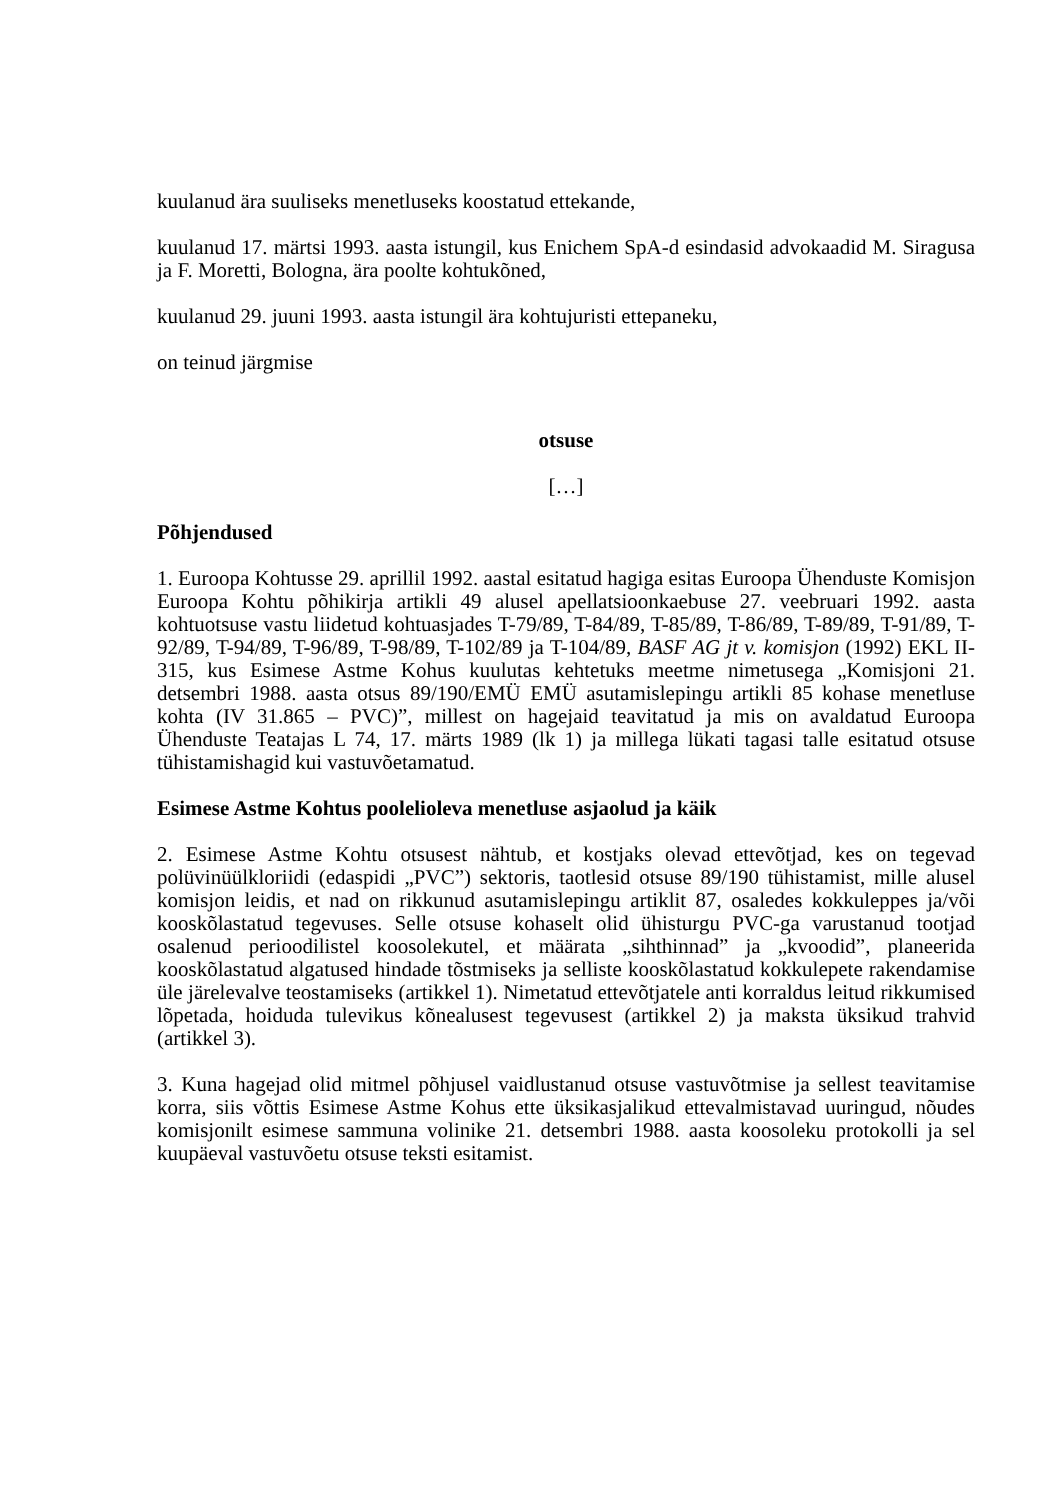kuulanud ära suuliseks menetluseks koostatud ettekande,
kuulanud 17. märtsi 1993. aasta istungil, kus Enichem SpA-d esindasid advokaadid M. Siragusa ja F. Moretti, Bologna, ära poolte kohtukõned,
kuulanud 29. juuni 1993. aasta istungil ära kohtujuristi ettepaneku,
on teinud järgmise
otsuse
[…]
Põhjendused
1. Euroopa Kohtusse 29. aprillil 1992. aastal esitatud hagiga esitas Euroopa Ühenduste Komisjon Euroopa Kohtu põhikirja artikli 49 alusel apellatsioonkaebuse 27. veebruari 1992. aasta kohtuotsuse vastu liidetud kohtuasjades T-79/89, T-84/89, T-85/89, T-86/89, T-89/89, T-91/89, T-92/89, T-94/89, T-96/89, T-98/89, T-102/89 ja T-104/89, BASF AG jt v. komisjon (1992) EKL II-315, kus Esimese Astme Kohus kuulutas kehtetuks meetme nimetusega „Komisjoni 21. detsembri 1988. aasta otsus 89/190/EMÜ EMÜ asutamislepingu artikli 85 kohase menetluse kohta (IV 31.865 – PVC)”, millest on hagejaid teavitatud ja mis on avaldatud Euroopa Ühenduste Teatajas L 74, 17. märts 1989 (lk 1) ja millega lükati tagasi talle esitatud otsuse tühistamishagid kui vastuvõetamatud.
Esimese Astme Kohtus poolelioleva menetluse asjaolud ja käik
2. Esimese Astme Kohtu otsusest nähtub, et kostjaks olevad ettevõtjad, kes on tegevad polüvinüülkloriidi (edaspidi „PVC”) sektoris, taotlesid otsuse 89/190 tühistamist, mille alusel komisjon leidis, et nad on rikkunud asutamislepingu artiklit 87, osaledes kokkuleppes ja/või kooskõlastatud tegevuses. Selle otsuse kohaselt olid ühisturgu PVC-ga varustanud tootjad osalenud perioodilistel koosolekutel, et määrata „sihthinnad” ja „kvoodid”, planeerida kooskõlastatud algatused hindade tõstmiseks ja selliste kooskõlastatud kokkulepete rakendamise üle järelevalve teostamiseks (artikkel 1). Nimetatud ettevõtjatele anti korraldus leitud rikkumised lõpetada, hoiduda tulevikus kõnealusest tegevusest (artikkel 2) ja maksta üksikud trahvid (artikkel 3).
3. Kuna hagejad olid mitmel põhjusel vaidlustanud otsuse vastuvõtmise ja sellest teavitamise korra, siis võttis Esimese Astme Kohus ette üksikasjalikud ettevalmistavad uuringud, nõudes komisjonilt esimese sammuna volinike 21. detsembri 1988. aasta koosoleku protokolli ja sel kuupäeval vastuvõetu otsuse teksti esitamist.